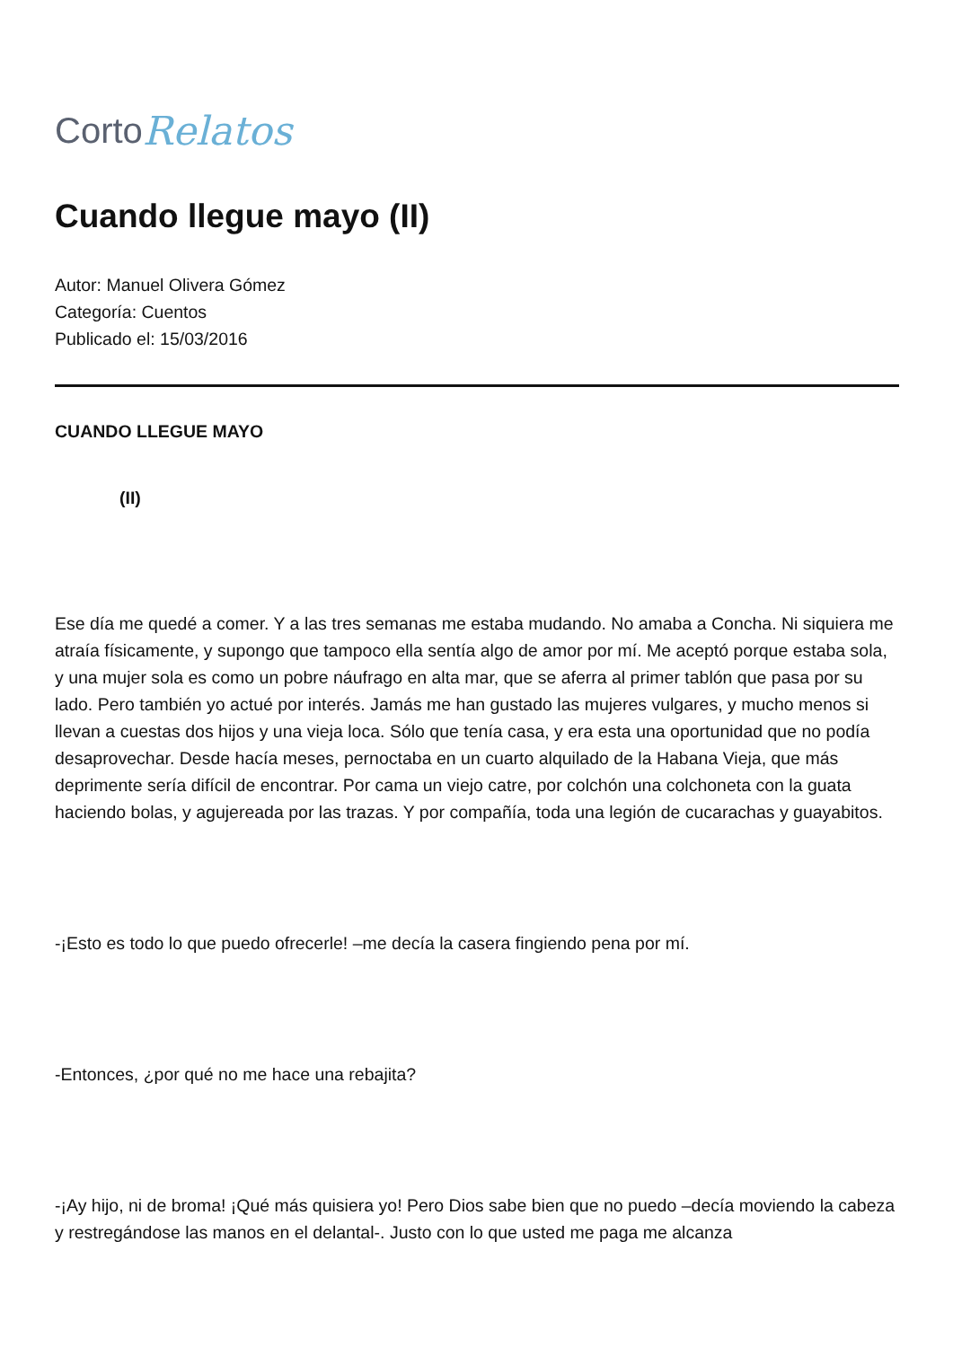Corto Relatos
Cuando llegue mayo (II)
Autor: Manuel Olivera Gómez
Categoría: Cuentos
Publicado el: 15/03/2016
CUANDO LLEGUE MAYO
(II)
Ese día me quedé a comer. Y a las tres semanas me estaba mudando. No amaba a Concha. Ni siquiera me atraía físicamente, y supongo que tampoco ella sentía algo de amor por mí. Me aceptó porque estaba sola, y una mujer sola es como un pobre náufrago en alta mar, que se aferra al primer tablón que pasa por su lado. Pero también yo actué por interés. Jamás me han gustado las mujeres vulgares, y mucho menos si llevan a cuestas dos hijos y una vieja loca. Sólo que tenía casa, y era esta una oportunidad que no podía desaprovechar. Desde hacía meses, pernoctaba en un cuarto alquilado de la Habana Vieja, que más deprimente sería difícil de encontrar. Por cama un viejo catre, por colchón una colchoneta con la guata haciendo bolas, y agujereada por las trazas. Y por compañía, toda una legión de cucarachas y guayabitos.
-¡Esto es todo lo que puedo ofrecerle! –me decía la casera fingiendo pena por mí.
-Entonces, ¿por qué no me hace una rebajita?
-¡Ay hijo, ni de broma! ¡Qué más quisiera yo! Pero Dios sabe bien que no puedo –decía moviendo la cabeza y restregándose las manos en el delantal-. Justo con lo que usted me paga me alcanza